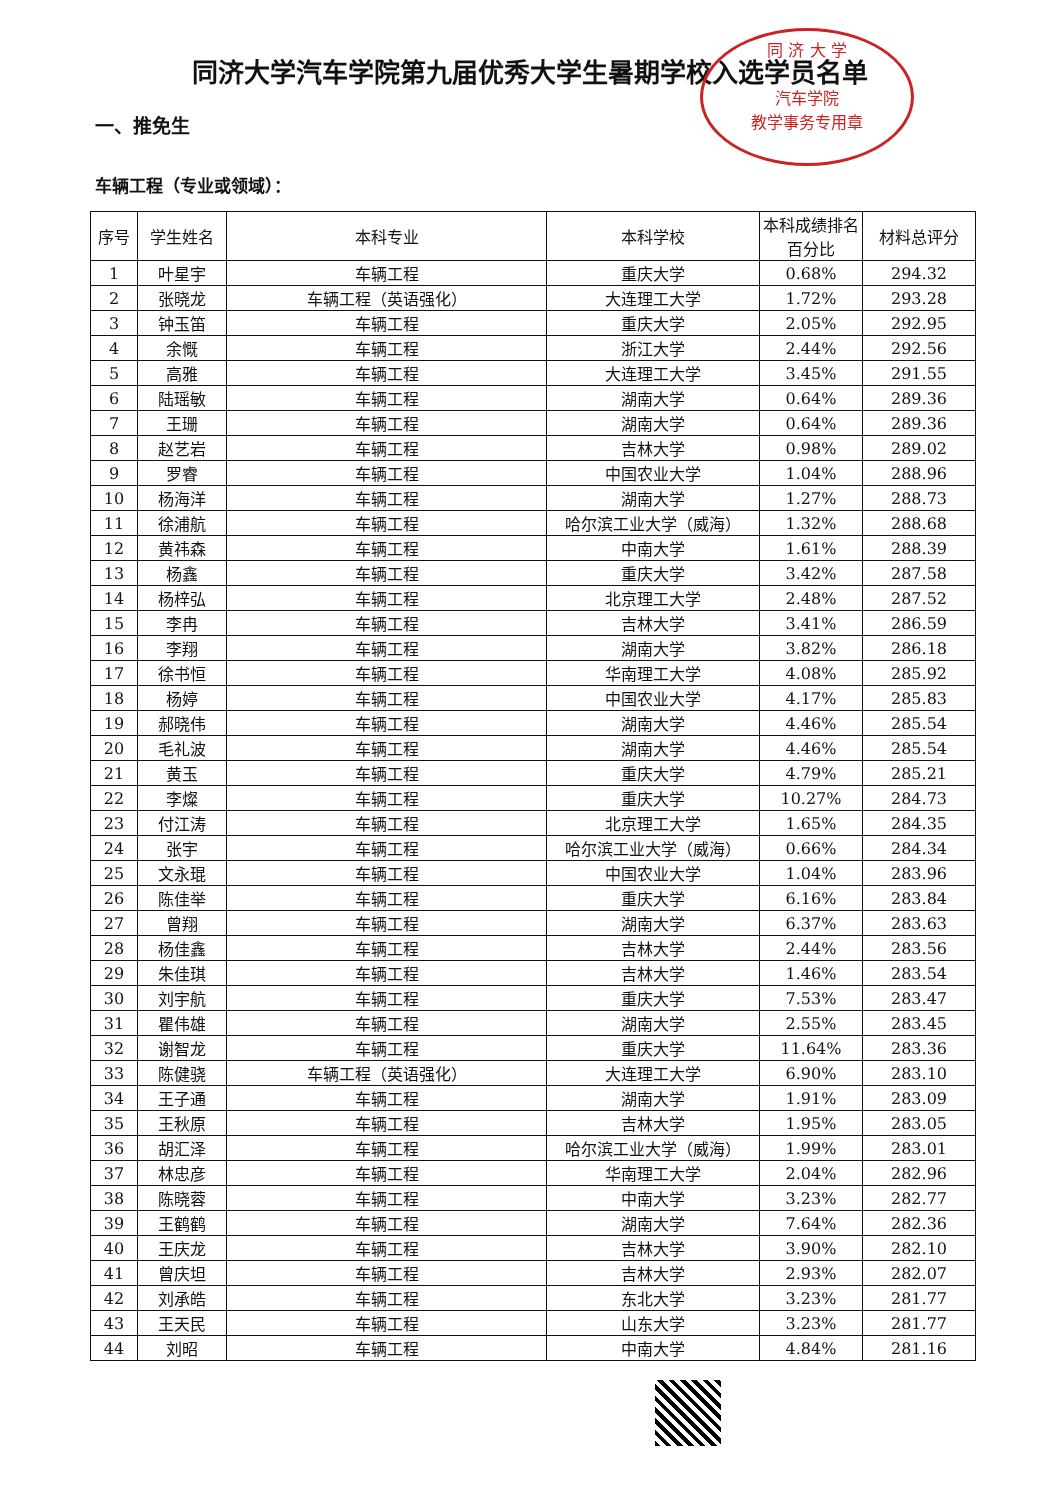同 济 大 学
汽车学院
教学事务专用章
同济大学汽车学院第九届优秀大学生暑期学校入选学员名单
一、推免生
车辆工程（专业或领域）：
| 序号 | 学生姓名 | 本科专业 | 本科学校 | 本科成绩排名百分比 | 材料总评分 |
| --- | --- | --- | --- | --- | --- |
| 1 | 叶星宇 | 车辆工程 | 重庆大学 | 0.68% | 294.32 |
| 2 | 张晓龙 | 车辆工程（英语强化） | 大连理工大学 | 1.72% | 293.28 |
| 3 | 钟玉笛 | 车辆工程 | 重庆大学 | 2.05% | 292.95 |
| 4 | 余慨 | 车辆工程 | 浙江大学 | 2.44% | 292.56 |
| 5 | 高雅 | 车辆工程 | 大连理工大学 | 3.45% | 291.55 |
| 6 | 陆瑶敏 | 车辆工程 | 湖南大学 | 0.64% | 289.36 |
| 7 | 王珊 | 车辆工程 | 湖南大学 | 0.64% | 289.36 |
| 8 | 赵艺岩 | 车辆工程 | 吉林大学 | 0.98% | 289.02 |
| 9 | 罗睿 | 车辆工程 | 中国农业大学 | 1.04% | 288.96 |
| 10 | 杨海洋 | 车辆工程 | 湖南大学 | 1.27% | 288.73 |
| 11 | 徐浦航 | 车辆工程 | 哈尔滨工业大学（威海） | 1.32% | 288.68 |
| 12 | 黄祎森 | 车辆工程 | 中南大学 | 1.61% | 288.39 |
| 13 | 杨鑫 | 车辆工程 | 重庆大学 | 3.42% | 287.58 |
| 14 | 杨梓弘 | 车辆工程 | 北京理工大学 | 2.48% | 287.52 |
| 15 | 李冉 | 车辆工程 | 吉林大学 | 3.41% | 286.59 |
| 16 | 李翔 | 车辆工程 | 湖南大学 | 3.82% | 286.18 |
| 17 | 徐书恒 | 车辆工程 | 华南理工大学 | 4.08% | 285.92 |
| 18 | 杨婷 | 车辆工程 | 中国农业大学 | 4.17% | 285.83 |
| 19 | 郝晓伟 | 车辆工程 | 湖南大学 | 4.46% | 285.54 |
| 20 | 毛礼波 | 车辆工程 | 湖南大学 | 4.46% | 285.54 |
| 21 | 黄玉 | 车辆工程 | 重庆大学 | 4.79% | 285.21 |
| 22 | 李燦 | 车辆工程 | 重庆大学 | 10.27% | 284.73 |
| 23 | 付江涛 | 车辆工程 | 北京理工大学 | 1.65% | 284.35 |
| 24 | 张宇 | 车辆工程 | 哈尔滨工业大学（威海） | 0.66% | 284.34 |
| 25 | 文永琨 | 车辆工程 | 中国农业大学 | 1.04% | 283.96 |
| 26 | 陈佳举 | 车辆工程 | 重庆大学 | 6.16% | 283.84 |
| 27 | 曾翔 | 车辆工程 | 湖南大学 | 6.37% | 283.63 |
| 28 | 杨佳鑫 | 车辆工程 | 吉林大学 | 2.44% | 283.56 |
| 29 | 朱佳琪 | 车辆工程 | 吉林大学 | 1.46% | 283.54 |
| 30 | 刘宇航 | 车辆工程 | 重庆大学 | 7.53% | 283.47 |
| 31 | 瞿伟雄 | 车辆工程 | 湖南大学 | 2.55% | 283.45 |
| 32 | 谢智龙 | 车辆工程 | 重庆大学 | 11.64% | 283.36 |
| 33 | 陈健骁 | 车辆工程（英语强化） | 大连理工大学 | 6.90% | 283.10 |
| 34 | 王子通 | 车辆工程 | 湖南大学 | 1.91% | 283.09 |
| 35 | 王秋原 | 车辆工程 | 吉林大学 | 1.95% | 283.05 |
| 36 | 胡汇泽 | 车辆工程 | 哈尔滨工业大学（威海） | 1.99% | 283.01 |
| 37 | 林忠彦 | 车辆工程 | 华南理工大学 | 2.04% | 282.96 |
| 38 | 陈晓蓉 | 车辆工程 | 中南大学 | 3.23% | 282.77 |
| 39 | 王鹤鹤 | 车辆工程 | 湖南大学 | 7.64% | 282.36 |
| 40 | 王庆龙 | 车辆工程 | 吉林大学 | 3.90% | 282.10 |
| 41 | 曾庆坦 | 车辆工程 | 吉林大学 | 2.93% | 282.07 |
| 42 | 刘承皓 | 车辆工程 | 东北大学 | 3.23% | 281.77 |
| 43 | 王天民 | 车辆工程 | 山东大学 | 3.23% | 281.77 |
| 44 | 刘昭 | 车辆工程 | 中南大学 | 4.84% | 281.16 |